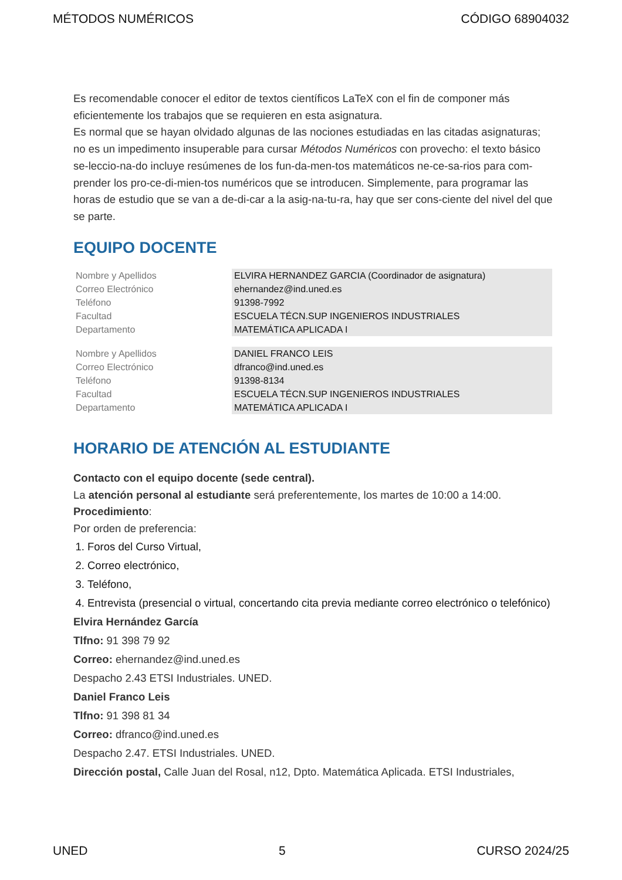MÉTODOS NUMÉRICOS CÓDIGO 68904032
Es recomendable conocer el editor de textos científicos LaTeX con el fin de componer más eficientemente los trabajos que se requieren en esta asignatura.
Es normal que se hayan olvidado algunas de las nociones estudiadas en las citadas asignaturas; no es un impedimento insuperable para cursar Métodos Numéricos con provecho: el texto básico se-leccio-na-do incluye resúmenes de los fun-da-men-tos matemáticos ne-ce-sa-rios para com-prender los pro-ce-di-mien-tos numéricos que se introducen. Simplemente, para programar las horas de estudio que se van a de-di-car a la asig-na-tu-ra, hay que ser cons-ciente del nivel del que se parte.
EQUIPO DOCENTE
| Nombre y Apellidos | ELVIRA HERNANDEZ GARCIA (Coordinador de asignatura) |
| Correo Electrónico | ehernandez@ind.uned.es |
| Teléfono | 91398-7992 |
| Facultad | ESCUELA TÉCN.SUP INGENIEROS INDUSTRIALES |
| Departamento | MATEMÁTICA APLICADA I |
| Nombre y Apellidos | DANIEL FRANCO LEIS |
| Correo Electrónico | dfranco@ind.uned.es |
| Teléfono | 91398-8134 |
| Facultad | ESCUELA TÉCN.SUP INGENIEROS INDUSTRIALES |
| Departamento | MATEMÁTICA APLICADA I |
HORARIO DE ATENCIÓN AL ESTUDIANTE
Contacto con el equipo docente (sede central).
La atención personal al estudiante será preferentemente, los martes de 10:00 a 14:00.
Procedimiento:
Por orden de preferencia:
1. Foros del Curso Virtual,
2. Correo electrónico,
3. Teléfono,
4. Entrevista (presencial o virtual, concertando cita previa mediante correo electrónico o telefónico)
Elvira Hernández García
Tlfno: 91 398 79 92
Correo: ehernandez@ind.uned.es
Despacho 2.43 ETSI Industriales. UNED.
Daniel Franco Leis
Tlfno: 91 398 81 34
Correo: dfranco@ind.uned.es
Despacho 2.47. ETSI Industriales. UNED.
Dirección postal, Calle Juan del Rosal, n12, Dpto. Matemática Aplicada. ETSI Industriales,
UNED 5 CURSO 2024/25